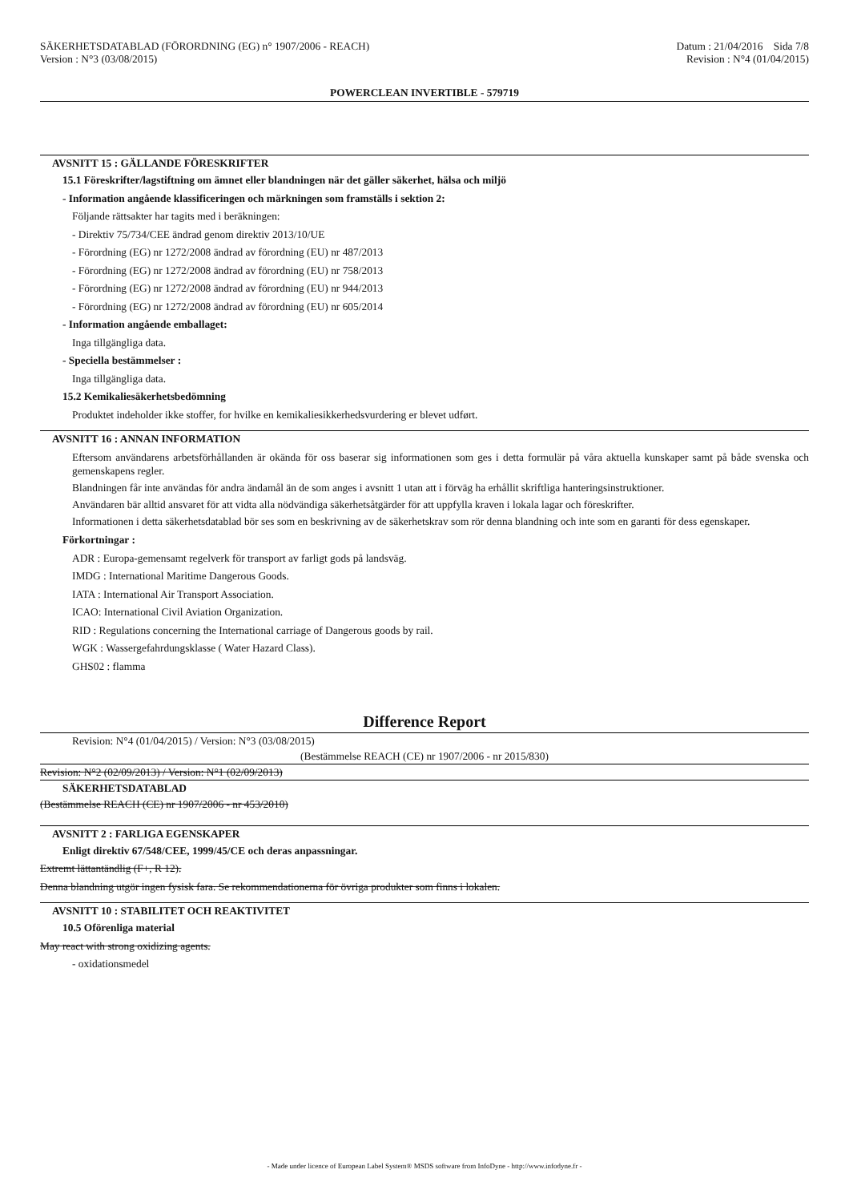SÄKERHETSDATABLAD (FÖRORDNING (EG) n° 1907/2006 - REACH)
Version : N°3 (03/08/2015)
Datum : 21/04/2016 Sida 7/8
Revision : N°4 (01/04/2015)
POWERCLEAN INVERTIBLE - 579719
AVSNITT 15 : GÄLLANDE FÖRESKRIFTER
15.1 Föreskrifter/lagstiftning om ämnet eller blandningen när det gäller säkerhet, hälsa och miljö
- Information angående klassificeringen och märkningen som framställs i sektion 2:
Följande rättsakter har tagits med i beräkningen:
- Direktiv 75/734/CEE ändrad genom direktiv 2013/10/UE
- Förordning (EG) nr 1272/2008 ändrad av förordning (EU) nr 487/2013
- Förordning (EG) nr 1272/2008 ändrad av förordning (EU) nr 758/2013
- Förordning (EG) nr 1272/2008 ändrad av förordning (EU) nr 944/2013
- Förordning (EG) nr 1272/2008 ändrad av förordning (EU) nr 605/2014
- Information angående emballaget:
Inga tillgängliga data.
- Speciella bestämmelser :
Inga tillgängliga data.
15.2 Kemikaliesäkerhetsbedömning
Produktet indeholder ikke stoffer, for hvilke en kemikaliesikkerhedsvurdering er blevet udført.
AVSNITT 16 : ANNAN INFORMATION
Eftersom användarens arbetsförhållanden är okända för oss baserar sig informationen som ges i detta formulär på våra aktuella kunskaper samt på både svenska och gemenskapens regler.
Blandningen får inte användas för andra ändamål än de som anges i avsnitt 1 utan att i förväg ha erhållit skriftliga hanteringsinstruktioner.
Användaren bär alltid ansvaret för att vidta alla nödvändiga säkerhetsåtgärder för att uppfylla kraven i lokala lagar och föreskrifter.
Informationen i detta säkerhetsdatablad bör ses som en beskrivning av de säkerhetskrav som rör denna blandning och inte som en garanti för dess egenskaper.
Förkortningar :
ADR : Europa-gemensamt regelverk för transport av farligt gods på landsväg.
IMDG : International Maritime Dangerous Goods.
IATA : International Air Transport Association.
ICAO: International Civil Aviation Organization.
RID : Regulations concerning the International carriage of Dangerous goods by rail.
WGK : Wassergefahrdungsklasse ( Water Hazard Class).
GHS02 : flamma
Difference Report
Revision: N°4 (01/04/2015) / Version: N°3 (03/08/2015)
(Bestämmelse REACH (CE) nr 1907/2006 - nr 2015/830)
Revision: N°2 (02/09/2013) / Version: N°1 (02/09/2013)
SÄKERHETSDATABLAD
(Bestämmelse REACH (CE) nr 1907/2006 - nr 453/2010)
AVSNITT 2 : FARLIGA EGENSKAPER
Enligt direktiv 67/548/CEE, 1999/45/CE och deras anpassningar.
Extremt lättantändlig (F+, R 12).
Denna blandning utgör ingen fysisk fara. Se rekommendationerna för övriga produkter som finns i lokalen.
AVSNITT 10 : STABILITET OCH REAKTIVITET
10.5 Oförenliga material
May react with strong oxidizing agents.
- oxidationsmedel
- Made under licence of European Label System® MSDS software from InfoDyne - http://www.infodyne.fr -